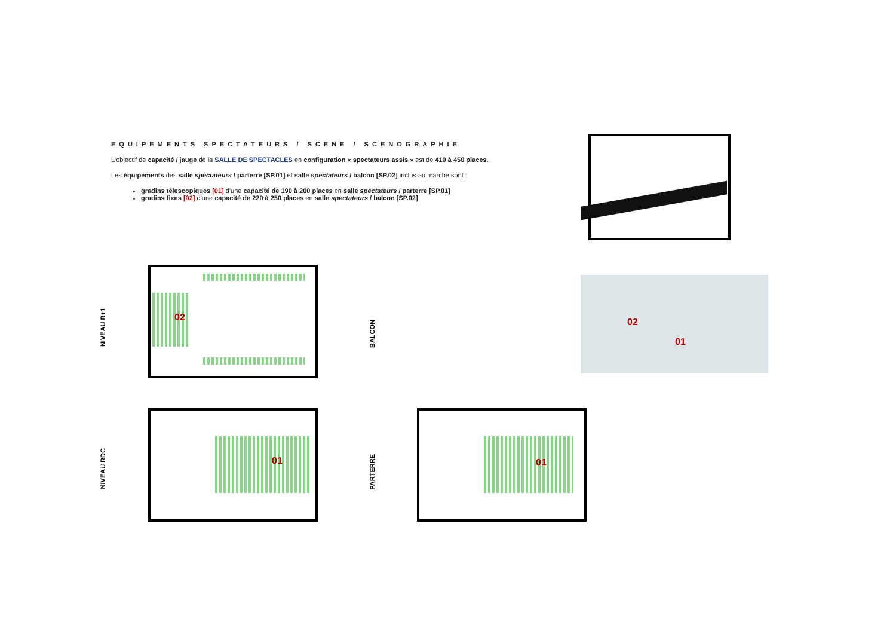EQUIPEMENTS SPECTATEURS / SCENE / SCENOGRAPHIE
L'objectif de capacité / jauge de la SALLE DE SPECTACLES en configuration « spectateurs assis » est de 410 à 450 places.
Les équipements des salle spectateurs / parterre [SP.01] et salle spectateurs / balcon [SP.02] inclus au marché sont :
gradins télescopiques [01] d'une capacité de 190 à 200 places en salle spectateurs / parterre [SP.01]
gradins fixes [02] d'une capacité de 220 à 250 places en salle spectateurs / balcon [SP.02]
02
01
02
NIVEAU R+1
BALCON
01
NIVEAU RDC
01
PARTERRE